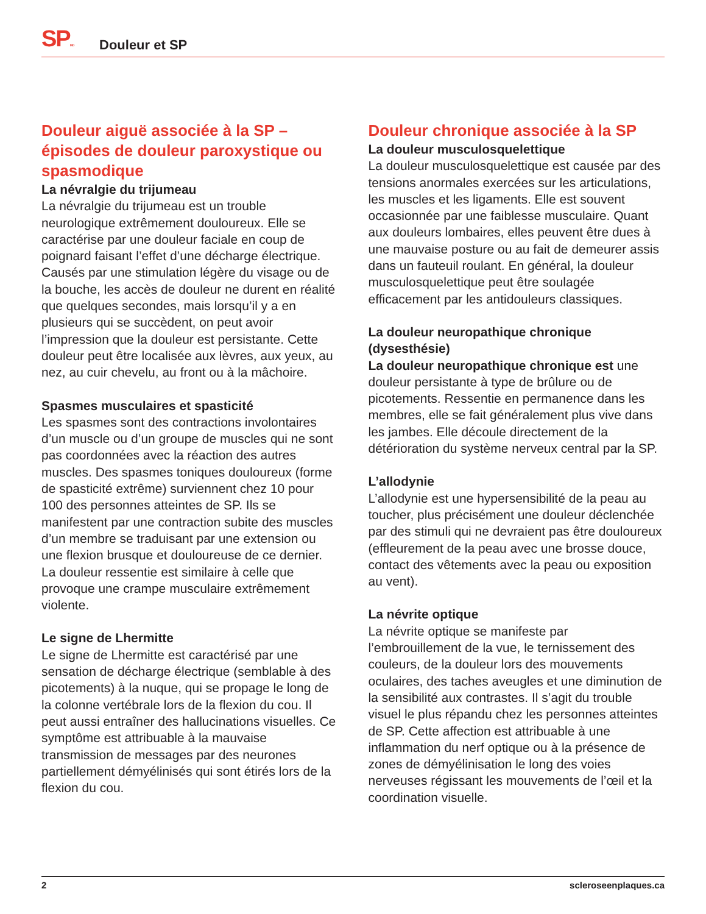SPMD
Douleur et SP
Douleur aiguë associée à la SP – épisodes de douleur paroxystique ou spasmodique
La névralgie du trijumeau
La névralgie du trijumeau est un trouble neurologique extrêmement douloureux. Elle se caractérise par une douleur faciale en coup de poignard faisant l’effet d’une décharge électrique. Causés par une stimulation légère du visage ou de la bouche, les accès de douleur ne durent en réalité que quelques secondes, mais lorsqu’il y a en plusieurs qui se succèdent, on peut avoir l’impression que la douleur est persistante. Cette douleur peut être localisée aux lèvres, aux yeux, au nez, au cuir chevelu, au front ou à la mâchoire.
Spasmes musculaires et spasticité
Les spasmes sont des contractions involontaires d’un muscle ou d’un groupe de muscles qui ne sont pas coordonnées avec la réaction des autres muscles. Des spasmes toniques douloureux (forme de spasticité extrême) surviennent chez 10 pour 100 des personnes atteintes de SP. Ils se manifestent par une contraction subite des muscles d’un membre se traduisant par une extension ou une flexion brusque et douloureuse de ce dernier. La douleur ressentie est similaire à celle que provoque une crampe musculaire extrêmement violente.
Le signe de Lhermitte
Le signe de Lhermitte est caractérisé par une sensation de décharge électrique (semblable à des picotements) à la nuque, qui se propage le long de la colonne vertébrale lors de la flexion du cou. Il peut aussi entraîner des hallucinations visuelles. Ce symptôme est attribuable à la mauvaise transmission de messages par des neurones partiellement démyélinisés qui sont étirés lors de la flexion du cou.
Douleur chronique associée à la SP
La douleur musculosquelettique
La douleur musculosquelettique est causée par des tensions anormales exercées sur les articulations, les muscles et les ligaments. Elle est souvent occasionnée par une faiblesse musculaire. Quant aux douleurs lombaires, elles peuvent être dues à une mauvaise posture ou au fait de demeurer assis dans un fauteuil roulant. En général, la douleur musculosquelettique peut être soulagée efficacement par les antidouleurs classiques.
La douleur neuropathique chronique (dysesthésie)
La douleur neuropathique chronique est une douleur persistante à type de brûlure ou de picotements. Ressentie en permanence dans les membres, elle se fait généralement plus vive dans les jambes. Elle découle directement de la détérioration du système nerveux central par la SP.
L’allodynie
L’allodynie est une hypersensibilité de la peau au toucher, plus précisément une douleur déclenchée par des stimuli qui ne devraient pas être douloureux (effleurement de la peau avec une brosse douce, contact des vêtements avec la peau ou exposition au vent).
La névrite optique
La névrite optique se manifeste par l’embrouillement de la vue, le ternissement des couleurs, de la douleur lors des mouvements oculaires, des taches aveugles et une diminution de la sensibilité aux contrastes. Il s’agit du trouble visuel le plus répandu chez les personnes atteintes de SP. Cette affection est attribuable à une inflammation du nerf optique ou à la présence de zones de démyélinisation le long des voies nerveuses régissant les mouvements de l’œil et la coordination visuelle.
2 scleroseenplaques.ca